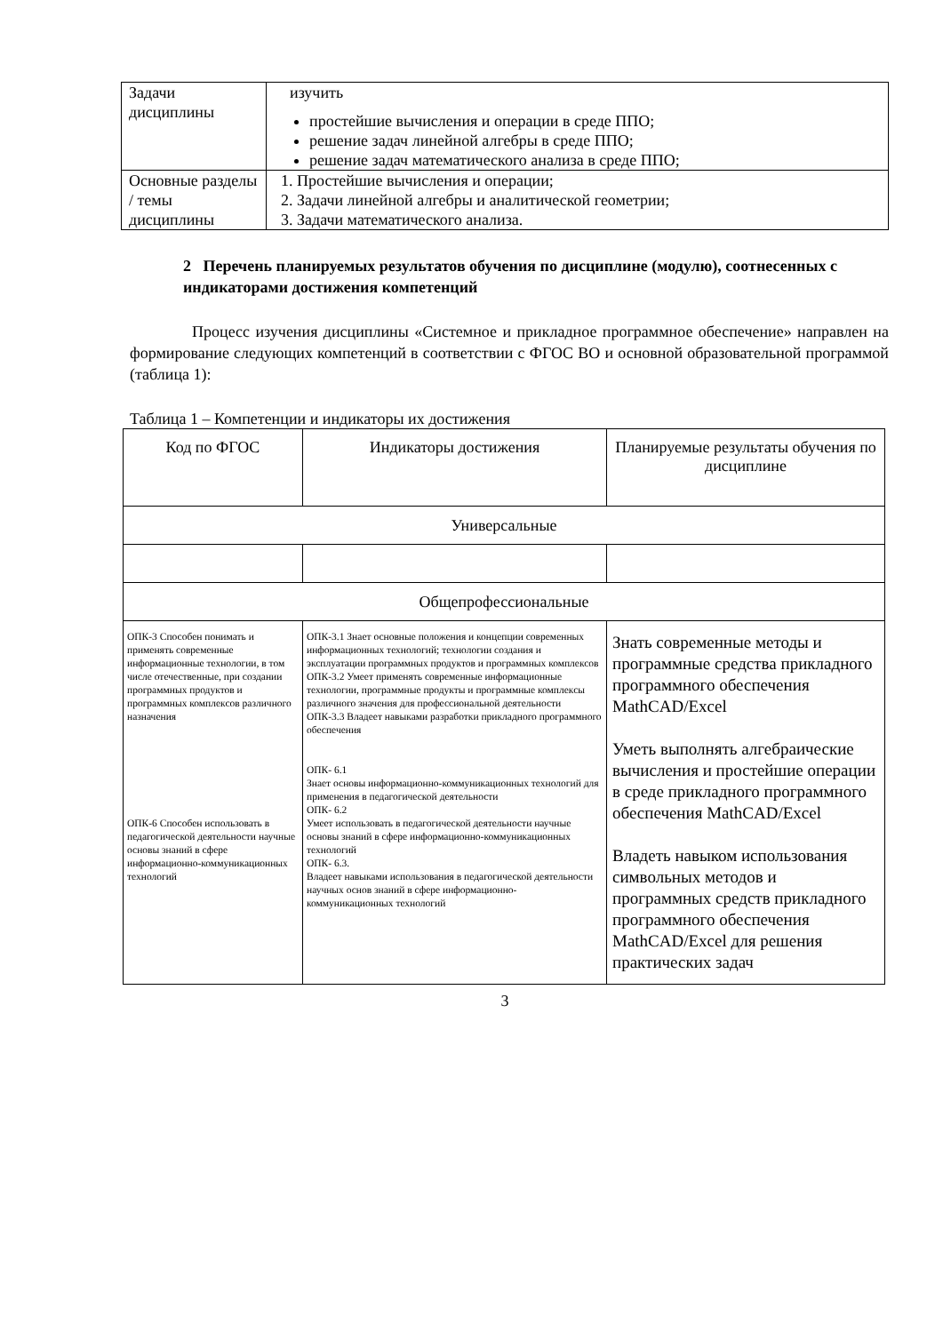| Задачи дисциплины | изучить простейшие вычисления и операции в среде ППО; решение задач линейной алгебры в среде ППО; решение задач математического анализа в среде ППО; |
| Основные разделы / темы дисциплины | 1. Простейшие вычисления и операции; 2. Задачи линейной алгебры и аналитической геометрии; 3. Задачи математического анализа. |
2 Перечень планируемых результатов обучения по дисциплине (модулю), соотнесенных с индикаторами достижения компетенций
Процесс изучения дисциплины «Системное и прикладное программное обеспечение» направлен на формирование следующих компетенций в соответствии с ФГОС ВО и основной образовательной программой (таблица 1):
Таблица 1 – Компетенции и индикаторы их достижения
| Код по ФГОС | Индикаторы достижения | Планируемые результаты обучения по дисциплине |
| --- | --- | --- |
| Универсальные | | |
| Общепрофессиональные | | |
| ОПК-3 Способен понимать и применять современные информационные технологии, в том числе отечественные, при создании программных продуктов и программных комплексов различного назначения ОПК-6 Способен использовать в педагогической деятельности научные основы знаний в сфере информационно-коммуникационных технологий | ОПК-3.1 Знает основные положения и концепции современных информационных технологий; технологии создания и эксплуатации программных продуктов и программных комплексов ОПК-3.2 Умеет применять современные информационные технологии, программные продукты и программные комплексы различного значения для профессиональной деятельности ОПК-3.3 Владеет навыками разработки прикладного программного обеспечения ОПК- 6.1 Знает основы информационно-коммуникационных технологий для применения в педагогической деятельности ОПК- 6.2 Умеет использовать в педагогической деятельности научные основы знаний в сфере информационно-коммуникационных технологий ОПК- 6.3. Владеет навыками использования в педагогической деятельности научных основ знаний в сфере информационно-коммуникационных технологий | Знать современные методы и программные средства прикладного программного обеспечения MathCAD/Excel Уметь выполнять алгебраические вычисления и простейшие операции в среде прикладного программного обеспечения MathCAD/Excel Владеть навыком использования символьных методов и программных средств прикладного программного обеспечения MathCAD/Excel для решения практических задач |
3